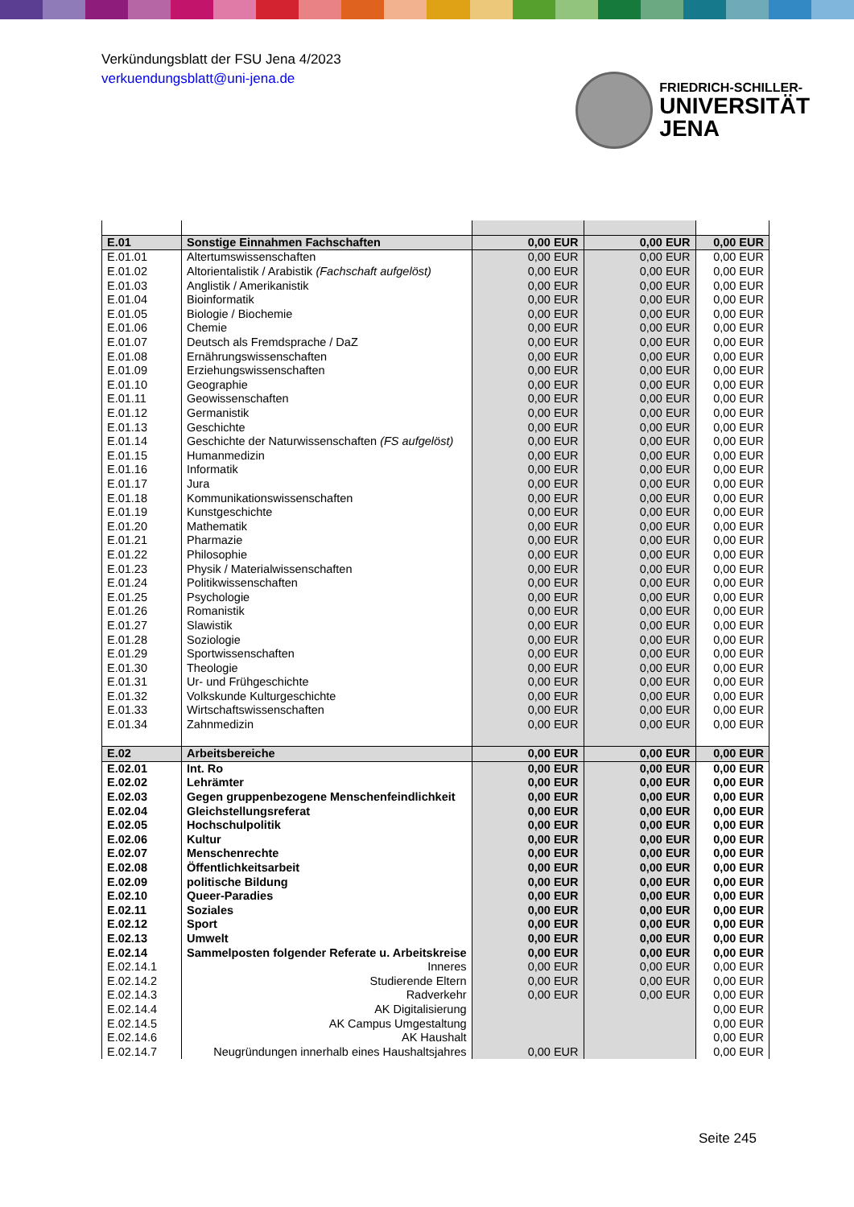Verkündungsblatt der FSU Jena 4/2023
verkuendungsblatt@uni-jena.de
FRIEDRICH-SCHILLER-
UNIVERSITÄT
JENA
| E.01 | Sonstige Einnahmen Fachschaften | 0,00 EUR | 0,00 EUR | 0,00 EUR |
| E.01.01 | Altertumswissenschaften | 0,00 EUR | 0,00 EUR | 0,00 EUR |
| E.01.02 | Altorientalistik / Arabistik (Fachschaft aufgelöst) | 0,00 EUR | 0,00 EUR | 0,00 EUR |
| E.01.03 | Anglistik / Amerikanistik | 0,00 EUR | 0,00 EUR | 0,00 EUR |
| E.01.04 | Bioinformatik | 0,00 EUR | 0,00 EUR | 0,00 EUR |
| E.01.05 | Biologie / Biochemie | 0,00 EUR | 0,00 EUR | 0,00 EUR |
| E.01.06 | Chemie | 0,00 EUR | 0,00 EUR | 0,00 EUR |
| E.01.07 | Deutsch als Fremdsprache / DaZ | 0,00 EUR | 0,00 EUR | 0,00 EUR |
| E.01.08 | Ernährungswissenschaften | 0,00 EUR | 0,00 EUR | 0,00 EUR |
| E.01.09 | Erziehungswissenschaften | 0,00 EUR | 0,00 EUR | 0,00 EUR |
| E.01.10 | Geographie | 0,00 EUR | 0,00 EUR | 0,00 EUR |
| E.01.11 | Geowissenschaften | 0,00 EUR | 0,00 EUR | 0,00 EUR |
| E.01.12 | Germanistik | 0,00 EUR | 0,00 EUR | 0,00 EUR |
| E.01.13 | Geschichte | 0,00 EUR | 0,00 EUR | 0,00 EUR |
| E.01.14 | Geschichte der Naturwissenschaften (FS aufgelöst) | 0,00 EUR | 0,00 EUR | 0,00 EUR |
| E.01.15 | Humanmedizin | 0,00 EUR | 0,00 EUR | 0,00 EUR |
| E.01.16 | Informatik | 0,00 EUR | 0,00 EUR | 0,00 EUR |
| E.01.17 | Jura | 0,00 EUR | 0,00 EUR | 0,00 EUR |
| E.01.18 | Kommunikationswissenschaften | 0,00 EUR | 0,00 EUR | 0,00 EUR |
| E.01.19 | Kunstgeschichte | 0,00 EUR | 0,00 EUR | 0,00 EUR |
| E.01.20 | Mathematik | 0,00 EUR | 0,00 EUR | 0,00 EUR |
| E.01.21 | Pharmazie | 0,00 EUR | 0,00 EUR | 0,00 EUR |
| E.01.22 | Philosophie | 0,00 EUR | 0,00 EUR | 0,00 EUR |
| E.01.23 | Physik / Materialwissenschaften | 0,00 EUR | 0,00 EUR | 0,00 EUR |
| E.01.24 | Politikwissenschaften | 0,00 EUR | 0,00 EUR | 0,00 EUR |
| E.01.25 | Psychologie | 0,00 EUR | 0,00 EUR | 0,00 EUR |
| E.01.26 | Romanistik | 0,00 EUR | 0,00 EUR | 0,00 EUR |
| E.01.27 | Slawistik | 0,00 EUR | 0,00 EUR | 0,00 EUR |
| E.01.28 | Soziologie | 0,00 EUR | 0,00 EUR | 0,00 EUR |
| E.01.29 | Sportwissenschaften | 0,00 EUR | 0,00 EUR | 0,00 EUR |
| E.01.30 | Theologie | 0,00 EUR | 0,00 EUR | 0,00 EUR |
| E.01.31 | Ur- und Frühgeschichte | 0,00 EUR | 0,00 EUR | 0,00 EUR |
| E.01.32 | Volkskunde Kulturgeschichte | 0,00 EUR | 0,00 EUR | 0,00 EUR |
| E.01.33 | Wirtschaftswissenschaften | 0,00 EUR | 0,00 EUR | 0,00 EUR |
| E.01.34 | Zahnmedizin | 0,00 EUR | 0,00 EUR | 0,00 EUR |
| E.02 | Arbeitsbereiche | 0,00 EUR | 0,00 EUR | 0,00 EUR |
| E.02.01 | Int. Ro | 0,00 EUR | 0,00 EUR | 0,00 EUR |
| E.02.02 | Lehrämter | 0,00 EUR | 0,00 EUR | 0,00 EUR |
| E.02.03 | Gegen gruppenbezogene Menschenfeindlichkeit | 0,00 EUR | 0,00 EUR | 0,00 EUR |
| E.02.04 | Gleichstellungsreferat | 0,00 EUR | 0,00 EUR | 0,00 EUR |
| E.02.05 | Hochschulpolitik | 0,00 EUR | 0,00 EUR | 0,00 EUR |
| E.02.06 | Kultur | 0,00 EUR | 0,00 EUR | 0,00 EUR |
| E.02.07 | Menschenrechte | 0,00 EUR | 0,00 EUR | 0,00 EUR |
| E.02.08 | Öffentlichkeitsarbeit | 0,00 EUR | 0,00 EUR | 0,00 EUR |
| E.02.09 | politische Bildung | 0,00 EUR | 0,00 EUR | 0,00 EUR |
| E.02.10 | Queer-Paradies | 0,00 EUR | 0,00 EUR | 0,00 EUR |
| E.02.11 | Soziales | 0,00 EUR | 0,00 EUR | 0,00 EUR |
| E.02.12 | Sport | 0,00 EUR | 0,00 EUR | 0,00 EUR |
| E.02.13 | Umwelt | 0,00 EUR | 0,00 EUR | 0,00 EUR |
| E.02.14 | Sammelposten folgender Referate u. Arbeitskreise | 0,00 EUR | 0,00 EUR | 0,00 EUR |
| E.02.14.1 | Inneres | 0,00 EUR | 0,00 EUR | 0,00 EUR |
| E.02.14.2 | Studierende Eltern | 0,00 EUR | 0,00 EUR | 0,00 EUR |
| E.02.14.3 | Radverkehr | 0,00 EUR | 0,00 EUR | 0,00 EUR |
| E.02.14.4 | AK Digitalisierung | | | 0,00 EUR |
| E.02.14.5 | AK Campus Umgestaltung | | | 0,00 EUR |
| E.02.14.6 | AK Haushalt | | | 0,00 EUR |
| E.02.14.7 | Neugründungen innerhalb eines Haushaltsjahres | 0,00 EUR | | 0,00 EUR |
Seite 245